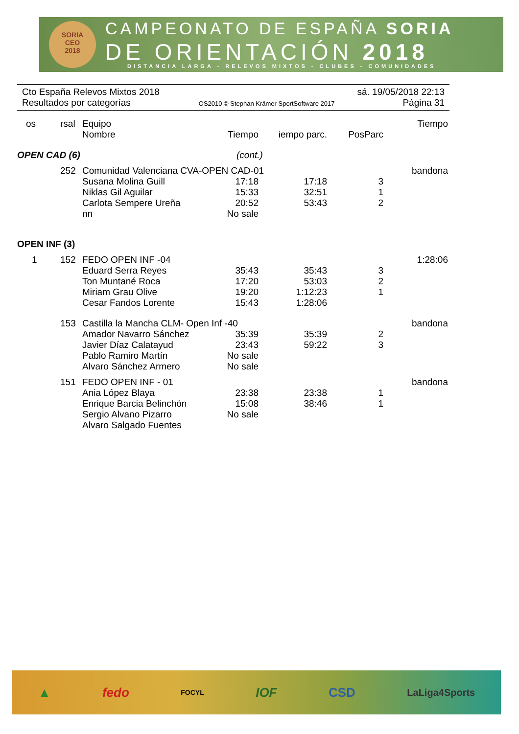SORIA
CEO
2018
CAMPEONATO DE ESPAÑA SORIA
DE ORIENTACIÓN 2018
DISTANCIA LARGA - RELEVOS MIXTOS - CLUBES - COMUNIDADES
Cto España Relevos Mixtos 2018 sá. 19/05/2018 22:13
Resultados por categorías OS2010 © Stephan Krämer SportSoftware 2017 Página 31
| os | rsal | Equipo | | | | Tiempo |
| | | Nombre | Tiempo | iempo parc. | PosParc | |
| OPEN CAD (6) | | | (cont.) | | | |
| | 252 | Comunidad Valenciana CVA-OPEN CAD-01 | | | | bandona |
| | | Susana Molina Guill | 17:18 | 17:18 | 3 | |
| | | Niklas Gil Aguilar | 15:33 | 32:51 | 1 | |
| | | Carlota Sempere Ureña | 20:52 | 53:43 | 2 | |
| | | nn | No sale | | | |
| OPEN INF (3) | | | | | | |
| 1 | 152 | FEDO OPEN INF -04 | | | | 1:28:06 |
| | | Eduard Serra Reyes | 35:43 | 35:43 | 3 | |
| | | Ton Muntané Roca | 17:20 | 53:03 | 2 | |
| | | Miriam Grau Olive | 19:20 | 1:12:23 | 1 | |
| | | Cesar Fandos Lorente | 15:43 | 1:28:06 | | |
| | 153 | Castilla la Mancha CLM- Open Inf -40 | | | | bandona |
| | | Amador Navarro Sánchez | 35:39 | 35:39 | 2 | |
| | | Javier Díaz Calatayud | 23:43 | 59:22 | 3 | |
| | | Pablo Ramiro Martín | No sale | | | |
| | | Alvaro Sánchez Armero | No sale | | | |
| | 151 | FEDO OPEN INF - 01 | | | | bandona |
| | | Ania López Blaya | 23:38 | 23:38 | 1 | |
| | | Enrique Barcia Belinchón | 15:08 | 38:46 | 1 | |
| | | Sergio Alvano Pizarro | No sale | | | |
| | | Alvaro Salgado Fuentes | | | | |
▲ fedo FOCYL IOF CSD LaLiga4Sports